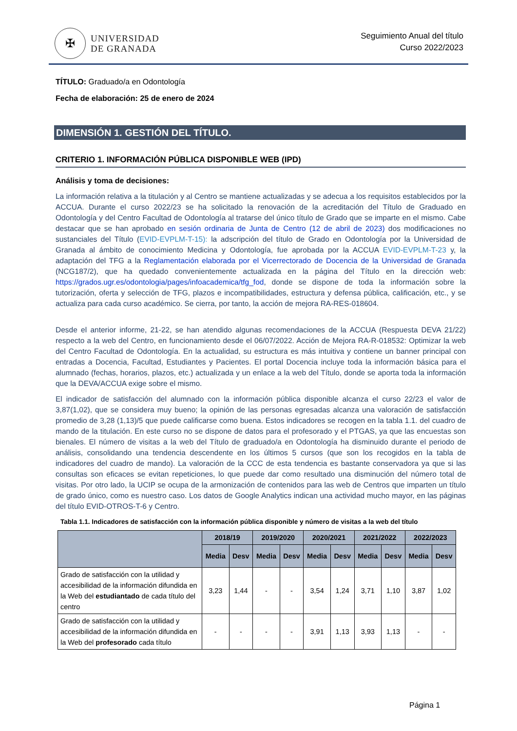✠
UNIVERSIDAD
DE GRANADA
Seguimiento Anual del título
Curso 2022/2023
TÍTULO: Graduado/a en Odontología
Fecha de elaboración: 25 de enero de 2024
DIMENSIÓN 1. GESTIÓN DEL TÍTULO.
CRITERIO 1. INFORMACIÓN PÚBLICA DISPONIBLE WEB (IPD)
Análisis y toma de decisiones:
La información relativa a la titulación y al Centro se mantiene actualizadas y se adecua a los requisitos establecidos por la ACCUA. Durante el curso 2022/23 se ha solicitado la renovación de la acreditación del Título de Graduado en Odontología y del Centro Facultad de Odontología al tratarse del único título de Grado que se imparte en el mismo. Cabe destacar que se han aprobado en sesión ordinaria de Junta de Centro (12 de abril de 2023) dos modificaciones no sustanciales del Título (EVID-EVPLM-T-15): la adscripción del título de Grado en Odontología por la Universidad de Granada al ámbito de conocimiento Medicina y Odontología, fue aprobada por la ACCUA EVID-EVPLM-T-23 y, la adaptación del TFG a la Reglamentación elaborada por el Vicerrectorado de Docencia de la Universidad de Granada (NCG187/2), que ha quedado convenientemente actualizada en la página del Título en la dirección web: https://grados.ugr.es/odontologia/pages/infoacademica/tfg_fod, donde se dispone de toda la información sobre la tutorización, oferta y selección de TFG, plazos e incompatibilidades, estructura y defensa pública, calificación, etc., y se actualiza para cada curso académico. Se cierra, por tanto, la acción de mejora RA-RES-018604.
Desde el anterior informe, 21-22, se han atendido algunas recomendaciones de la ACCUA (Respuesta DEVA 21/22) respecto a la web del Centro, en funcionamiento desde el 06/07/2022. Acción de Mejora RA-R-018532: Optimizar la web del Centro Facultad de Odontología. En la actualidad, su estructura es más intuitiva y contiene un banner principal con entradas a Docencia, Facultad, Estudiantes y Pacientes. El portal Docencia incluye toda la información básica para el alumnado (fechas, horarios, plazos, etc.) actualizada y un enlace a la web del Título, donde se aporta toda la información que la DEVA/ACCUA exige sobre el mismo.
El indicador de satisfacción del alumnado con la información pública disponible alcanza el curso 22/23 el valor de 3,87(1,02), que se considera muy bueno; la opinión de las personas egresadas alcanza una valoración de satisfacción promedio de 3,28 (1,13)/5 que puede calificarse como buena. Estos indicadores se recogen en la tabla 1.1. del cuadro de mando de la titulación. En este curso no se dispone de datos para el profesorado y el PTGAS, ya que las encuestas son bienales. El número de visitas a la web del Título de graduado/a en Odontología ha disminuido durante el periodo de análisis, consolidando una tendencia descendente en los últimos 5 cursos (que son los recogidos en la tabla de indicadores del cuadro de mando). La valoración de la CCC de esta tendencia es bastante conservadora ya que si las consultas son eficaces se evitan repeticiones, lo que puede dar como resultado una disminución del número total de visitas. Por otro lado, la UCIP se ocupa de la armonización de contenidos para las web de Centros que imparten un título de grado único, como es nuestro caso. Los datos de Google Analytics indican una actividad mucho mayor, en las páginas del título EVID-OTROS-T-6 y Centro.
Tabla 1.1. Indicadores de satisfacción con la información pública disponible y número de visitas a la web del título
| | 2018/19 | | 2019/2020 | | 2020/2021 | | 2021/2022 | | 2022/2023 | |
| --- | --- | --- | --- | --- | --- | --- | --- | --- | --- | --- |
| | Media | Desv | Media | Desv | Media | Desv | Media | Desv | Media | Desv |
| Grado de satisfacción con la utilidad y accesibilidad de la información difundida en la Web del estudiantado de cada título del centro | 3,23 | 1,44 | - | - | 3,54 | 1,24 | 3,71 | 1,10 | 3,87 | 1,02 |
| Grado de satisfacción con la utilidad y accesibilidad de la información difundida en la Web del profesorado cada título | - | - | - | - | 3,91 | 1,13 | 3,93 | 1,13 | - | - |
Página 1